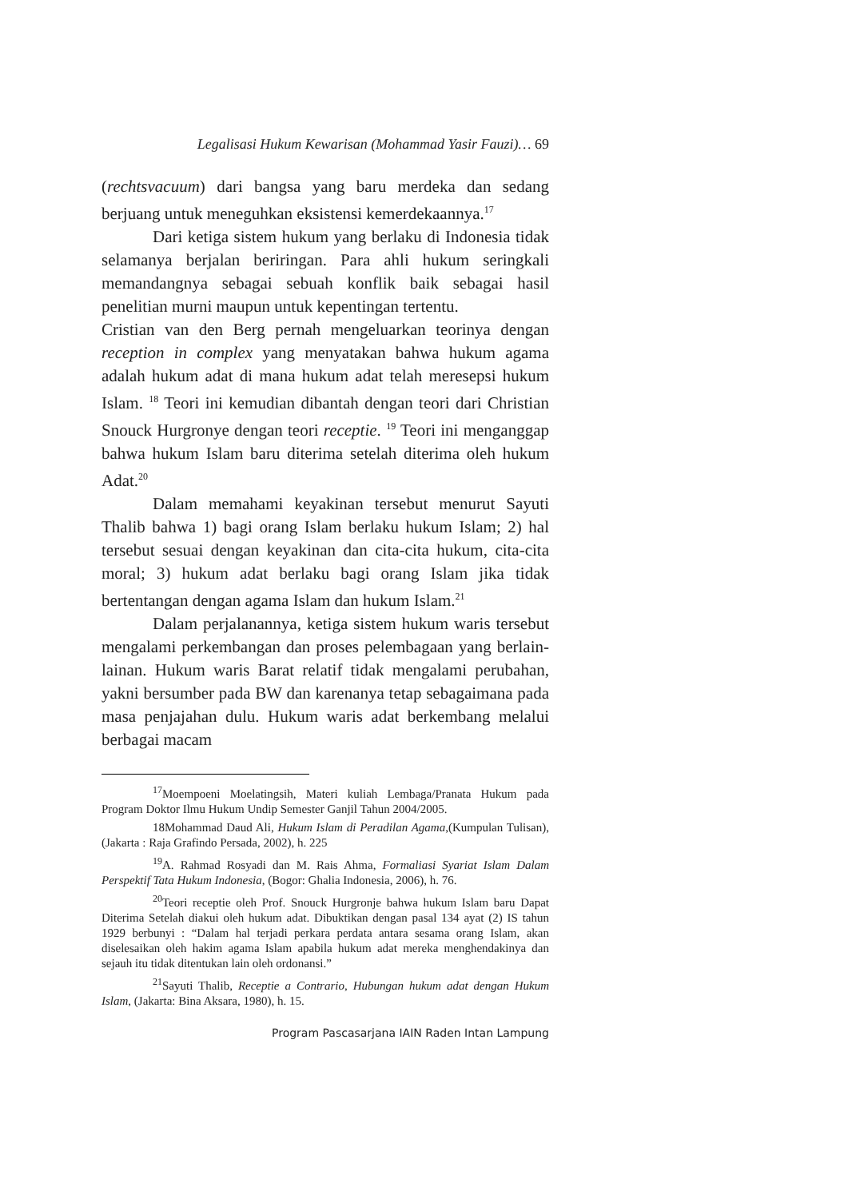Legalisasi Hukum Kewarisan (Mohammad Yasir Fauzi)… 69
(rechtsvacuum) dari bangsa yang baru merdeka dan sedang berjuang untuk meneguhkan eksistensi kemerdekaannya.<sup>17</sup>
Dari ketiga sistem hukum yang berlaku di Indonesia tidak selamanya berjalan beriringan. Para ahli hukum seringkali memandangnya sebagai sebuah konflik baik sebagai hasil penelitian murni maupun untuk kepentingan tertentu.
Cristian van den Berg pernah mengeluarkan teorinya dengan reception in complex yang menyatakan bahwa hukum agama adalah hukum adat di mana hukum adat telah meresepsi hukum Islam. <sup>18</sup> Teori ini kemudian dibantah dengan teori dari Christian Snouck Hurgronye dengan teori receptie. <sup>19</sup> Teori ini menganggap bahwa hukum Islam baru diterima setelah diterima oleh hukum Adat.<sup>20</sup>
Dalam memahami keyakinan tersebut menurut Sayuti Thalib bahwa 1) bagi orang Islam berlaku hukum Islam; 2) hal tersebut sesuai dengan keyakinan dan cita-cita hukum, cita-cita moral; 3) hukum adat berlaku bagi orang Islam jika tidak bertentangan dengan agama Islam dan hukum Islam.<sup>21</sup>
Dalam perjalanannya, ketiga sistem hukum waris tersebut mengalami perkembangan dan proses pelembagaan yang berlain-lainan. Hukum waris Barat relatif tidak mengalami perubahan, yakni bersumber pada BW dan karenanya tetap sebagaimana pada masa penjajahan dulu. Hukum waris adat berkembang melalui berbagai macam
<sup>17</sup> Moempoeni Moelatingsih, Materi kuliah Lembaga/Pranata Hukum pada Program Doktor Ilmu Hukum Undip Semester Ganjil Tahun 2004/2005.
18Mohammad Daud Ali, Hukum Islam di Peradilan Agama,(Kumpulan Tulisan), (Jakarta : Raja Grafindo Persada, 2002), h. 225
<sup>19</sup> A. Rahmad Rosyadi dan M. Rais Ahma, Formaliasi Syariat Islam Dalam Perspektif Tata Hukum Indonesia, (Bogor: Ghalia Indonesia, 2006), h. 76.
<sup>20</sup> Teori receptie oleh Prof. Snouck Hurgronje bahwa hukum Islam baru Dapat Diterima Setelah diakui oleh hukum adat. Dibuktikan dengan pasal 134 ayat (2) IS tahun 1929 berbunyi : “Dalam hal terjadi perkara perdata antara sesama orang Islam, akan diselesaikan oleh hakim agama Islam apabila hukum adat mereka menghendakinya dan sejauh itu tidak ditentukan lain oleh ordonansi.”
<sup>21</sup> Sayuti Thalib, Receptie a Contrario, Hubungan hukum adat dengan Hukum Islam, (Jakarta: Bina Aksara, 1980), h. 15.
Program Pascasarjana IAIN Raden Intan Lampung